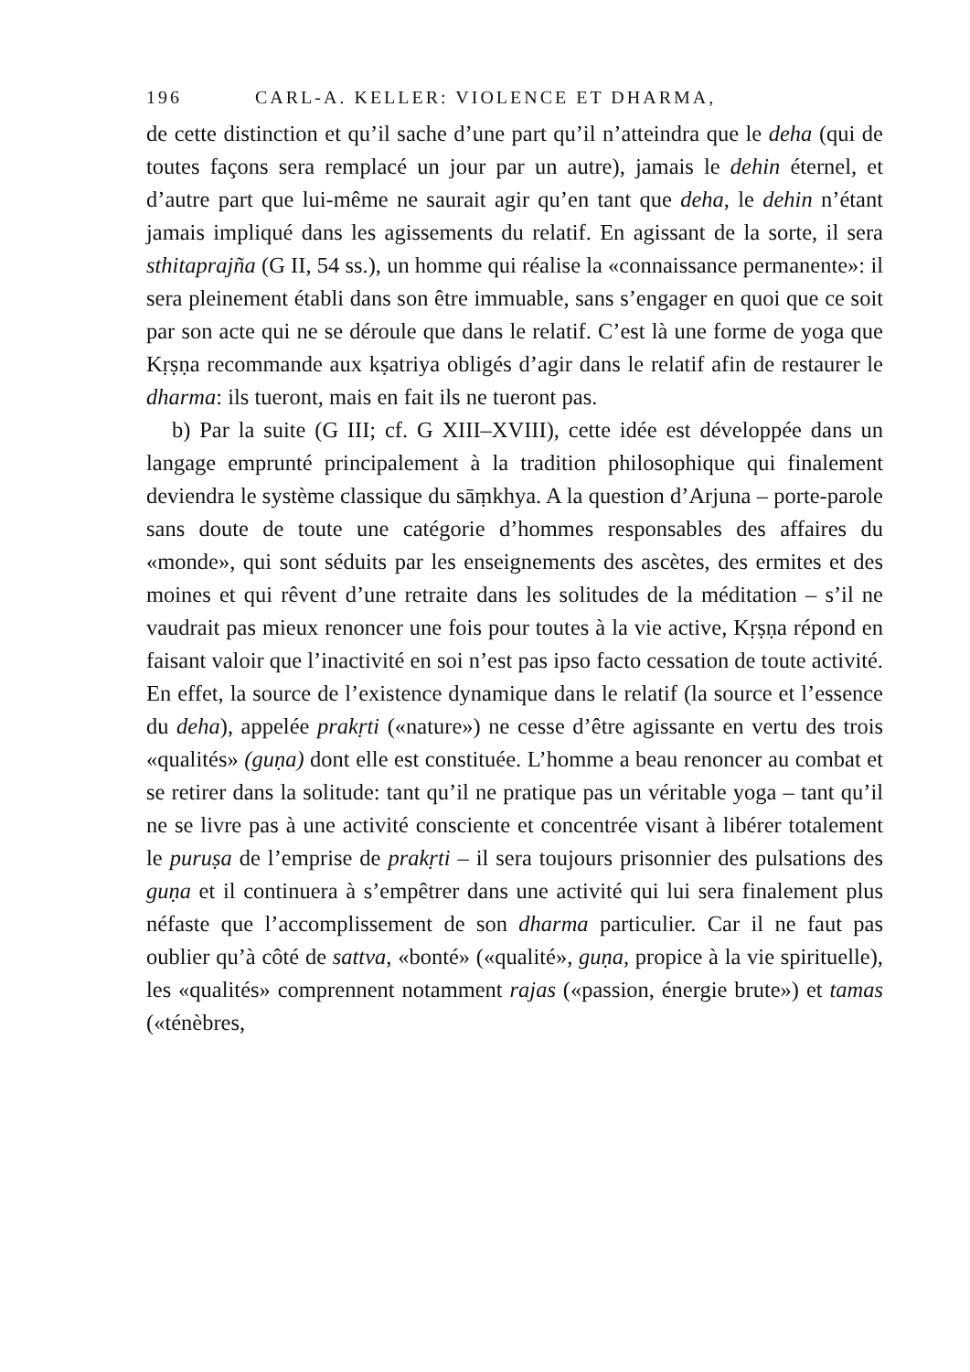196 CARL-A. KELLER: VIOLENCE ET DHARMA,
de cette distinction et qu’il sache d’une part qu’il n’atteindra que le deha (qui de toutes façons sera remplacé un jour par un autre), jamais le dehin éternel, et d’autre part que lui-même ne saurait agir qu’en tant que deha, le dehin n’étant jamais impliqué dans les agissements du relatif. En agissant de la sorte, il sera sthitaprajña (G II, 54 ss.), un homme qui réalise la «connaissance permanente»: il sera pleinement établi dans son être immuable, sans s’engager en quoi que ce soit par son acte qui ne se déroule que dans le relatif. C’est là une forme de yoga que Kṛṣṇa recommande aux kṣatriya obligés d’agir dans le relatif afin de restaurer le dharma: ils tueront, mais en fait ils ne tueront pas.
b) Par la suite (G III; cf. G XIII–XVIII), cette idée est développée dans un langage emprunté principalement à la tradition philosophique qui finalement deviendra le système classique du sāṃkhya. A la question d’Arjuna – porte-parole sans doute de toute une catégorie d’hommes responsables des affaires du «monde», qui sont séduits par les enseignements des ascètes, des ermites et des moines et qui rêvent d’une retraite dans les solitudes de la méditation – s’il ne vaudrait pas mieux renoncer une fois pour toutes à la vie active, Kṛṣṇa répond en faisant valoir que l’inactivité en soi n’est pas ipso facto cessation de toute activité. En effet, la source de l’existence dynamique dans le relatif (la source et l’essence du deha), appelée prakṛti («nature») ne cesse d’être agissante en vertu des trois «qualités» (guṇa) dont elle est constituée. L’homme a beau renoncer au combat et se retirer dans la solitude: tant qu’il ne pratique pas un véritable yoga – tant qu’il ne se livre pas à une activité consciente et concentrée visant à libérer totalement le puruṣa de l’emprise de prakṛti – il sera toujours prisonnier des pulsations des guṇa et il continuera à s’empêtrer dans une activité qui lui sera finalement plus néfaste que l’accomplissement de son dharma particulier. Car il ne faut pas oublier qu’à côté de sattva, «bonté» («qualité», guṇa, propice à la vie spirituelle), les «qualités» comprennent notamment rajas («passion, énergie brute») et tamas («ténèbres,